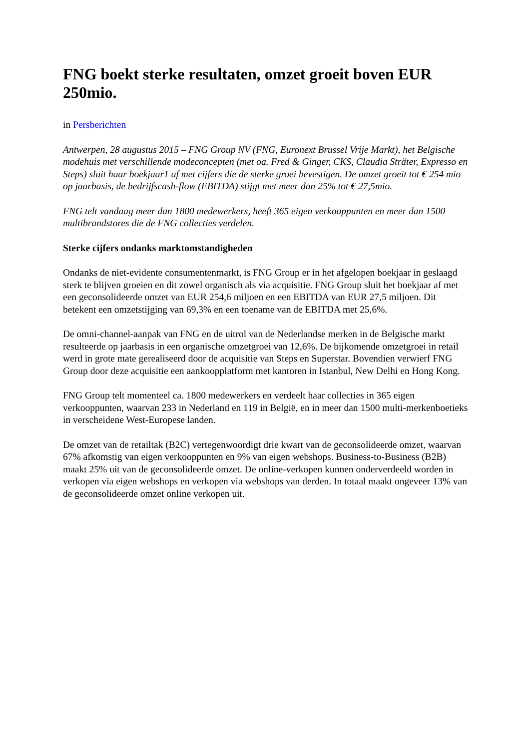FNG boekt sterke resultaten, omzet groeit boven EUR 250mio.
in Persberichten
Antwerpen, 28 augustus 2015 – FNG Group NV (FNG, Euronext Brussel Vrije Markt), het Belgische modehuis met verschillende modeconcepten (met oa. Fred & Ginger, CKS, Claudia Sträter, Expresso en Steps) sluit haar boekjaar1 af met cijfers die de sterke groei bevestigen. De omzet groeit tot € 254 mio op jaarbasis, de bedrijfscash-flow (EBITDA) stijgt met meer dan 25% tot € 27,5mio.
FNG telt vandaag meer dan 1800 medewerkers, heeft 365 eigen verkooppunten en meer dan 1500 multibrandstores die de FNG collecties verdelen.
Sterke cijfers ondanks marktomstandigheden
Ondanks de niet-evidente consumentenmarkt, is FNG Group er in het afgelopen boekjaar in geslaagd sterk te blijven groeien en dit zowel organisch als via acquisitie. FNG Group sluit het boekjaar af met een geconsolideerde omzet van EUR 254,6 miljoen en een EBITDA van EUR 27,5 miljoen. Dit betekent een omzetstijging van 69,3% en een toename van de EBITDA met 25,6%.
De omni-channel-aanpak van FNG en de uitrol van de Nederlandse merken in de Belgische markt resulteerde op jaarbasis in een organische omzetgroei van 12,6%. De bijkomende omzetgroei in retail werd in grote mate gerealiseerd door de acquisitie van Steps en Superstar. Bovendien verwierf FNG Group door deze acquisitie een aankoopplatform met kantoren in Istanbul, New Delhi en Hong Kong.
FNG Group telt momenteel ca. 1800 medewerkers en verdeelt haar collecties in 365 eigen verkooppunten, waarvan 233 in Nederland en 119 in België, en in meer dan 1500 multi-merkenboetieks in verscheidene West-Europese landen.
De omzet van de retailtak (B2C) vertegenwoordigt drie kwart van de geconsolideerde omzet, waarvan 67% afkomstig van eigen verkooppunten en 9% van eigen webshops. Business-to-Business (B2B) maakt 25% uit van de geconsolideerde omzet. De online-verkopen kunnen onderverdeeld worden in verkopen via eigen webshops en verkopen via webshops van derden. In totaal maakt ongeveer 13% van de geconsolideerde omzet online verkopen uit.